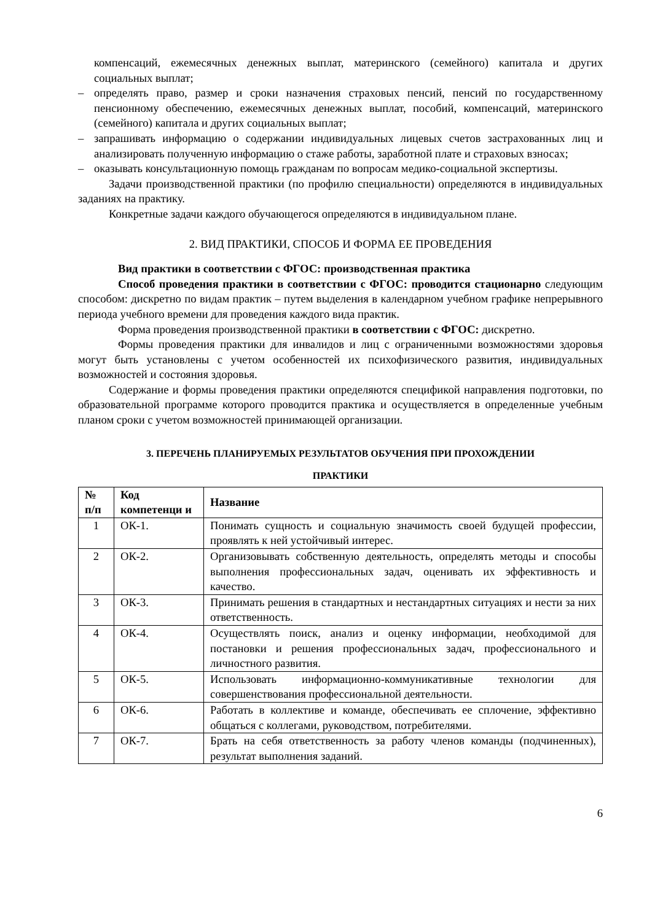компенсаций, ежемесячных денежных выплат, материнского (семейного) капитала и других социальных выплат;
– определять право, размер и сроки назначения страховых пенсий, пенсий по государственному пенсионному обеспечению, ежемесячных денежных выплат, пособий, компенсаций, материнского (семейного) капитала и других социальных выплат;
– запрашивать информацию о содержании индивидуальных лицевых счетов застрахованных лиц и анализировать полученную информацию о стаже работы, заработной плате и страховых взносах;
– оказывать консультационную помощь гражданам по вопросам медико-социальной экспертизы.
Задачи производственной практики (по профилю специальности) определяются в индивидуальных заданиях на практику.
Конкретные задачи каждого обучающегося определяются в индивидуальном плане.
2. ВИД ПРАКТИКИ, СПОСОБ И ФОРМА ЕЕ ПРОВЕДЕНИЯ
Вид практики в соответствии с ФГОС: производственная практика
Способ проведения практики в соответствии с ФГОС: проводится стационарно следующим способом: дискретно по видам практик – путем выделения в календарном учебном графике непрерывного периода учебного времени для проведения каждого вида практик.
Форма проведения производственной практики в соответствии с ФГОС: дискретно.
Формы проведения практики для инвалидов и лиц с ограниченными возможностями здоровья могут быть установлены с учетом особенностей их психофизического развития, индивидуальных возможностей и состояния здоровья.
Содержание и формы проведения практики определяются спецификой направления подготовки, по образовательной программе которого проводится практика и осуществляется в определенные учебным планом сроки с учетом возможностей принимающей организации.
3. ПЕРЕЧЕНЬ ПЛАНИРУЕМЫХ РЕЗУЛЬТАТОВ ОБУЧЕНИЯ ПРИ ПРОХОЖДЕНИИ
ПРАКТИКИ
| № п/п | Код компетенци и | Название |
| --- | --- | --- |
| 1 | ОК-1. | Понимать сущность и социальную значимость своей будущей профессии, проявлять к ней устойчивый интерес. |
| 2 | ОК-2. | Организовывать собственную деятельность, определять методы и способы выполнения профессиональных задач, оценивать их эффективность и качество. |
| 3 | ОК-3. | Принимать решения в стандартных и нестандартных ситуациях и нести за них ответственность. |
| 4 | ОК-4. | Осуществлять поиск, анализ и оценку информации, необходимой для постановки и решения профессиональных задач, профессионального и личностного развития. |
| 5 | ОК-5. | Использовать информационно-коммуникативные технологии для совершенствования профессиональной деятельности. |
| 6 | ОК-6. | Работать в коллективе и команде, обеспечивать ее сплочение, эффективно общаться с коллегами, руководством, потребителями. |
| 7 | ОК-7. | Брать на себя ответственность за работу членов команды (подчиненных), результат выполнения заданий. |
6